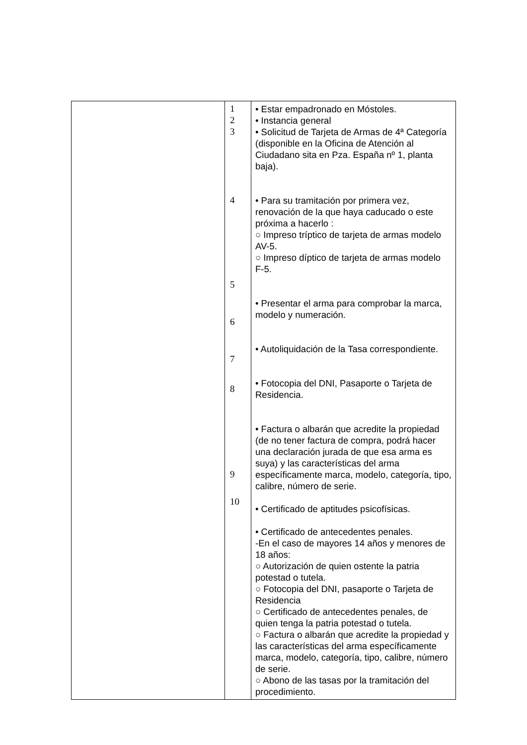| | 1 2 3 4 5 6 7 8 9 10 | • Estar empadronado en Móstoles. • Instancia general • Solicitud de Tarjeta de Armas de 4ª Categoría (disponible en la Oficina de Atención al Ciudadano sita en Pza. España nº 1, planta baja). • Para su tramitación por primera vez, renovación de la que haya caducado o este próxima a hacerlo : ○ Impreso tríptico de tarjeta de armas modelo AV-5. ○ Impreso díptico de tarjeta de armas modelo F-5. • Presentar el arma para comprobar la marca, modelo y numeración. • Autoliquidación de la Tasa correspondiente. • Fotocopia del DNI, Pasaporte o Tarjeta de Residencia. • Factura o albarán que acredite la propiedad (de no tener factura de compra, podrá hacer una declaración jurada de que esa arma es suya) y las características del arma específicamente marca, modelo, categoría, tipo, calibre, número de serie. • Certificado de aptitudes psicofísicas. • Certificado de antecedentes penales. -En el caso de mayores 14 años y menores de 18 años: ○ Autorización de quien ostente la patria potestad o tutela. ○ Fotocopia del DNI, pasaporte o Tarjeta de Residencia ○ Certificado de antecedentes penales, de quien tenga la patria potestad o tutela. ○ Factura o albarán que acredite la propiedad y las características del arma específicamente marca, modelo, categoría, tipo, calibre, número de serie. ○ Abono de las tasas por la tramitación del procedimiento. |